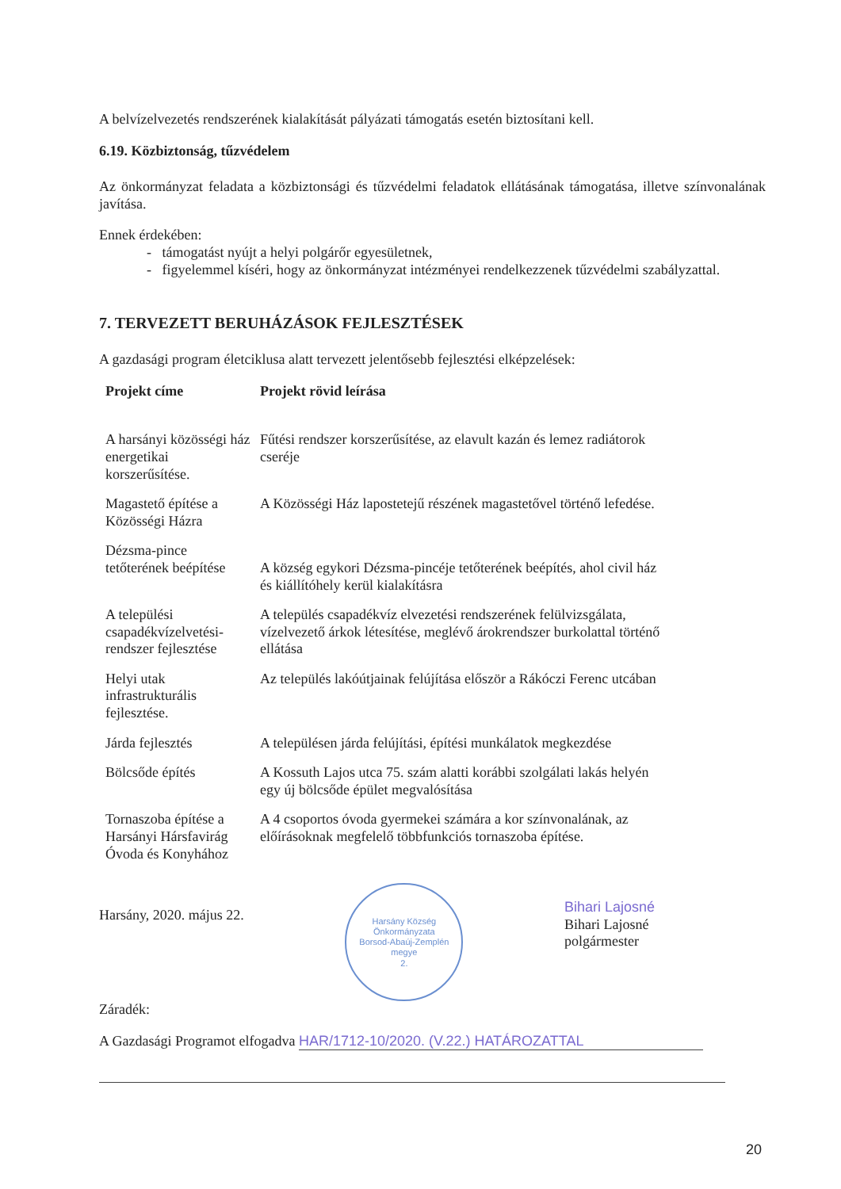A belvízelvezetés rendszerének kialakítását pályázati támogatás esetén biztosítani kell.
6.19. Közbiztonság, tűzvédelem
Az önkormányzat feladata a közbiztonsági és tűzvédelmi feladatok ellátásának támogatása, illetve színvonalának javítása.
Ennek érdekében:
- támogatást nyújt a helyi polgárőr egyesületnek,
- figyelemmel kíséri, hogy az önkormányzat intézményei rendelkezzenek tűzvédelmi szabályzattal.
7. TERVEZETT BERUHÁZÁSOK FEJLESZTÉSEK
A gazdasági program életciklusa alatt tervezett jelentősebb fejlesztési elképzelések:
| Projekt címe | Projekt rövid leírása |
| --- | --- |
| A harsányi közösségi ház energetikai korszerűsítése. | Fűtési rendszer korszerűsítése, az elavult kazán és lemez radiátorok cseréje |
| Magastető építése a Közösségi Házra | A Közösségi Ház lapostetejű részének magastetővel történő lefedése. |
| Dézsma-pince tetőterének beépítése | A község egykori Dézsma-pincéje tetőterének beépítés, ahol civil ház és kiállítóhely kerül kialakításra |
| A települési csapadékvízelvetési-rendszer fejlesztése | A település csapadékvíz elvezetési rendszerének felülvizsgálata, vízelvezető árkok létesítése, meglévő árokrendszer burkolattal történő ellátása |
| Helyi utak infrastrukturális fejlesztése. | Az település lakóútjainak felújítása először a Rákóczi Ferenc utcában |
| Járda fejlesztés | A településen járda felújítási, építési munkálatok megkezdése |
| Bölcsőde építés | A Kossuth Lajos utca 75. szám alatti korábbi szolgálati lakás helyén egy új bölcsőde épület megvalósítása |
| Tornaszoba építése a Harsányi Hársfavirág Óvoda és Konyhához | A 4 csoportos óvoda gyermekei számára a kor színvonalának, az előírásoknak megfelelő többfunkciós tornaszoba építése. |
Harsány, 2020. május 22.
Harsány Község Önkormányzata
Borsod-Abaúj-Zemplén megye
2.
Bihari Lajosné
Bihari Lajosné
polgármester
Záradék:
A Gazdasági Programot elfogadva HAR/1712-10/2020. (V.22.) HATÁROZATTAL
20